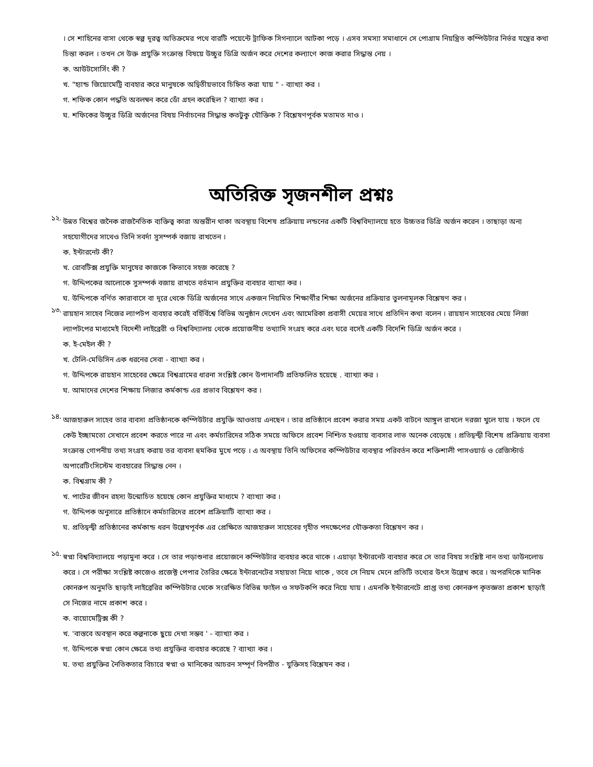। সে শাহিনের বাসা থেকে স্বল্প দূরত্ব অতিক্রমের পথে বারটি পয়েন্টে ট্রাফিক সিগন্যালে আটকা পড়ে । এসব সমস্যা সমাধানে সে পোগ্রাম নিয়ন্ত্রিত কম্পিউটার নির্ভর যন্ত্রের কথা চিন্তা করল । তখন সে উক্ত প্রযুক্তি সংক্রান্ত বিষয়ে উচ্চুর ডিগ্রি অর্জন করে দেশের কল্যাণে কাজ করার সিদ্ধান্ত নেয় ।
ক. আউটসোর্সিং কী ?
খ. "হ্যান্ড জিয়োমেট্রি ব্যবহার করে মানুষকে অদ্বিতীয়ভাবে চিহ্নিত করা যায় " - ব্যাখ্যা কর ।
গ. শফিক কোন পদ্ধতি অবলম্বন করে ডোঁ গ্রহন করেছিল ? ব্যাখ্যা কর ।
ঘ. শফিকের উচ্চুর ডিগ্রি অর্জনের বিষয় নির্বাচনের সিদ্ধান্ত কতটুকু যৌক্তিক ? বিশ্লেষণপূর্বক মতামত দাও ।
অতিরিক্ত সৃজনশীল প্রশ্নঃ
১২.
উন্নত বিশ্বের জনৈক রাজনৈতিক ব্যক্তিত্ব কারা অন্তরীন থাকা অবস্থায় বিশেষ প্রক্রিয়ায় লন্ডনের একটি বিশ্ববিদ্যালয়ে হতে উচ্চতর ডিগ্রি অর্জন করেন । তাছাড়া অন্য সহযোগীদের সাথেও তিনি সবর্দা সুসম্পর্ক বজায় রাখতেন ।
ক. ইন্টারনেট কী?
খ. রোবটিক্স প্রযুক্তি মানুষের কাজকে কিভাবে সহজ করেছে ?
গ. উদ্দিপকের আলোকে সুসম্পর্ক বজায় রাখতে বর্তমান প্রযুক্তির ব্যবহার ব্যাখ্যা কর ।
ঘ. উদ্দিপকে বর্ণিত কারাবাসে বা দূরে থেকে ডিগ্রি অর্জনের সাথে একজন নিয়মিত শিক্ষার্থীর শিক্ষা অর্জনের প্রক্রিয়ার তুলনামূলক বিশ্লেষণ কর ।
১৩.
রায়হান সাহেব নিজের ল্যাপটপ ব্যবহার করেই বর্হির্বিশ্বে বিভিন্ন অনুষ্ঠান দেখেন এবং আমেরিকা প্রবাসী মেয়ের সাথে প্রতিদিন কথা বলেন । রায়হান সাহেবের মেয়ে লিজা ল্যাপটপের মাধ্যমেই বিদেশী লাইব্রেরী ও বিশ্ববিদ্যালয় থেকে প্রয়োজনীয় তথ্যাদি সংগ্রহ করে এবং ঘরে বসেই একটি বিদেশি ডিগ্রি অর্জন করে ।
ক. ই-মেইল কী ?
খ. টেলি-মেডিসিন এক ধরনের সেবা - ব্যাখ্যা কর ।
গ. উদ্দিপকে রায়হান সাহেবের ক্ষেত্রে বিশ্বগ্রামের ধারনা সংশ্লিষ্ট কোন উপাদানটি প্রতিফলিত হয়েছে . ব্যাখ্যা কর ।
ঘ. আমাদের দেশের শিক্ষায় লিজার কর্মকান্ড এর প্রভাব বিশ্লেষণ কর ।
১৪.
আজহারুল সাহেব তার ব্যবসা প্রতিষ্ঠানকে কম্পিউটার প্রযুক্তি আওতায় এনছেন । তার প্রতিষ্ঠানে প্রবেশ করার সময় একট বাটনে আঙ্গুল রাখলে দরজা খুলে যায় । ফলে যে কেউ ইচ্ছামতো সেখানে প্রবেশ করতে পারে না এবং কর্মচারিদের সঠিক সময়ে অফিসে প্রবেশ নিশ্চিত হওয়ায় ব্যবসার লাভ অনেক বেড়েছে । প্রতিদ্বন্দ্বী বিশেষ প্রক্রিয়ায় ব্যবসা সংক্রান্ত গোপনীয় তথ্য সংগ্রহ করায় তর ব্যবসা হুমকির মুখে পড়ে । এ অবস্থায় তিনি অফিসের কম্পিউটার ব্যবস্থার পরিবর্তন করে শক্তিশালী পাসওয়ার্ড ও রেজিস্টার্ড অপারেটিংসিস্টেম ব্যবহারের সিদ্ধান্ত নেন ।
ক. বিশ্বগ্রাম কী ?
খ. পাটের জীবন রহস্য উন্মোচিত হয়েছে কোন প্রযুক্তির মাধ্যমে ? ব্যাখ্যা কর ।
গ. উদ্দিপক অনুসারে প্রতিষ্ঠানে কর্মচারিদের প্রবেশ প্রক্রিয়াটি ব্যাখ্যা কর ।
ঘ. প্রতিদ্বন্দ্বী প্রতিষ্ঠানের কর্মকান্ড ধরন উল্লেখপূর্বক এর প্রেক্ষিতে আজহারুল সাহেবের গৃহীত পদক্ষেপের যৌক্তকতা বিশ্লেষণ কর ।
১৫.
স্বপ্না বিশ্ববিদ্যালয়ে পড়ামুনা করে । সে তার পড়াশুনার প্রয়োজনে কম্পিউটার ব্যবহার করে থাকে । এয়াড়া ইন্টারনেট ব্যবহার করে সে তার বিষয় সংশ্লিষ্ট নান তথ্য ডাউনলোড করে । সে পরীক্ষা সংশ্লিষ্ট কাজেও প্রজেক্ট পেপার তৈরির ক্ষেত্রে ইন্টারনেটের সহায়তা নিয়ে থাকে , তবে সে নিয়ম মেনে প্রতিটি তথ্যের উৎস উল্লেখ করে । অপরদিকে মানিক কোনরুপ অনুমতি ছাড়াই লাইব্রেরির কম্পিউটার থেকে সংরক্ষিত বিভিন্ন ফাইল ও সফটকপি করে নিয়ে যায় । এমনকি ইন্টারনেটে প্রাপ্ত তথ্য কোনরুপ কৃতজ্ঞতা প্রকাশ ছাড়াই সে নিজের নামে প্রকাশ করে ।
ক. বায়োমেট্রিক্স কী ?
খ. 'বাস্তবে অবস্থান করে কল্পনাকে ছুয়ে দেখা সম্ভব ' - ব্যাখ্যা কর ।
গ. উদ্দিপকে স্বপ্না কোন ক্ষেত্রে তথ্য প্রযুক্তির ব্যবহার করেছে ? ব্যাখ্যা কর ।
ঘ. তথ্য প্রযুক্তির নৈতিকতার বিচারে স্বপ্না ও মানিকের আচরন সম্পূর্ণ বিপরীত - যুক্তিসহ বিশ্লেষন কর ।